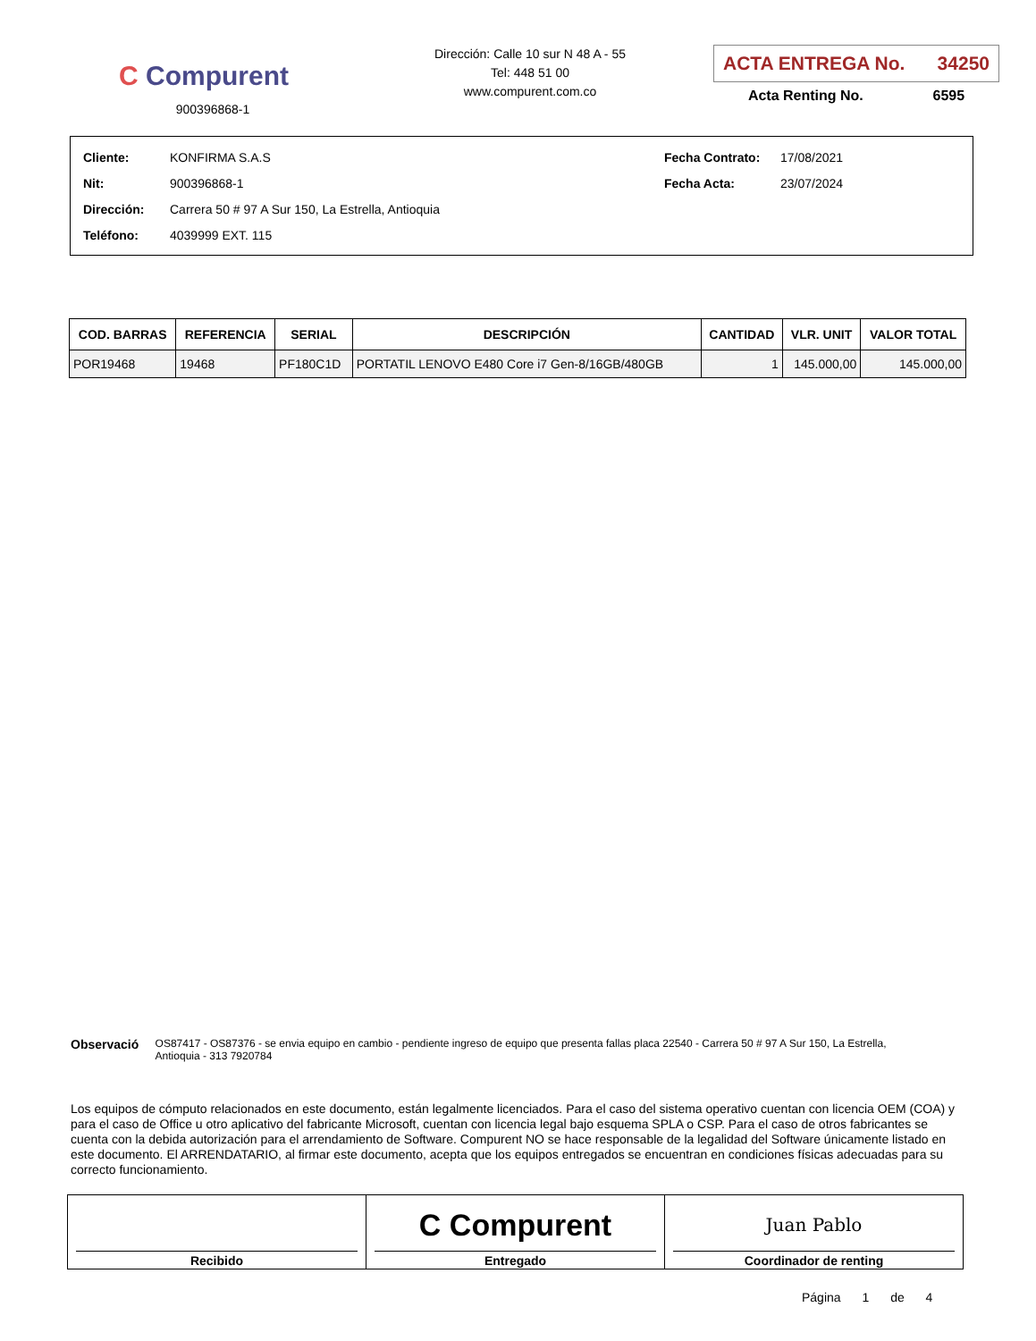C Compurent
900396868-1
Dirección: Calle 10 sur N 48 A - 55
Tel: 448 51 00
www.compurent.com.co
ACTA ENTREGA No. 34250
Acta Renting No. 6595
| Cliente: | KONFIRMA S.A.S |
| Nit: | 900396868-1 |
| Dirección: | Carrera 50 # 97 A Sur 150, La Estrella, Antioquia |
| Teléfono: | 4039999 EXT. 115 |
| Fecha Contrato: | 17/08/2021 |
| Fecha Acta: | 23/07/2024 |
| COD. BARRAS | REFERENCIA | SERIAL | DESCRIPCIÓN | CANTIDAD | VLR. UNIT | VALOR TOTAL |
| --- | --- | --- | --- | --- | --- | --- |
| POR19468 | 19468 | PF180C1D | PORTATIL LENOVO E480 Core i7 Gen-8/16GB/480GB | 1 | 145.000,00 | 145.000,00 |
Observació
OS87417 - OS87376 - se envia equipo en cambio - pendiente ingreso de equipo que presenta fallas placa 22540 - Carrera 50 # 97 A Sur 150, La Estrella, Antioquia - 313 7920784
Los equipos de cómputo relacionados en este documento, están legalmente licenciados. Para el caso del sistema operativo cuentan con licencia OEM (COA) y para el caso de Office u otro aplicativo del fabricante Microsoft, cuentan con licencia legal bajo esquema SPLA o CSP. Para el caso de otros fabricantes se cuenta con la debida autorización para el arrendamiento de Software. Compurent NO se hace responsable de la legalidad del Software únicamente listado en este documento. El ARRENDATARIO, al firmar este documento, acepta que los equipos entregados se encuentran en condiciones físicas adecuadas para su correcto funcionamiento.
| Recibido | C Compurent Entregado | Juan Pablo Coordinador de renting |
Página 1 de 4